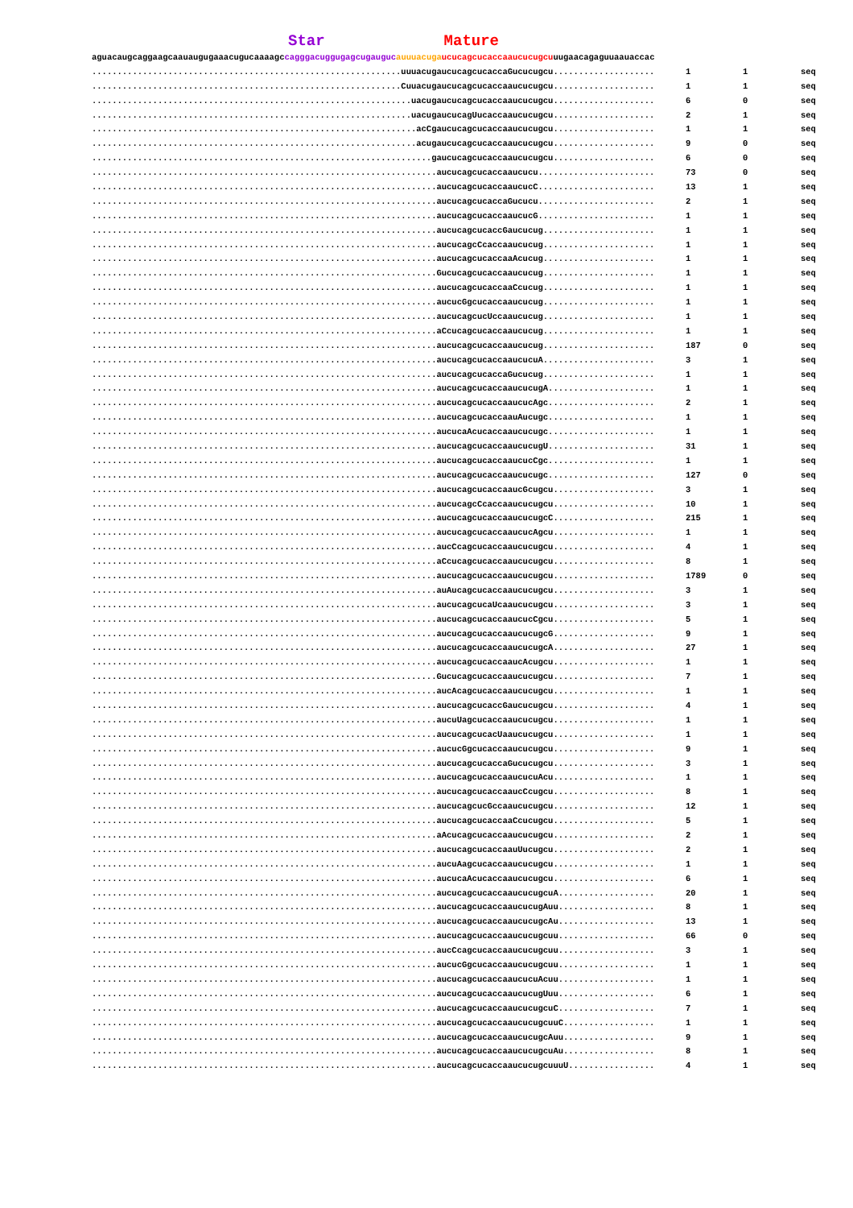Star Mature
| aguacaugcaggaagcaauaugugaaacugucaaaagc cagggacuggugagcugauguc auuuacuga ucucagcucaccaaucucugcu uugaacagaguuaauaccac | | | |
| .............................................................uuuacugaucucagcucaccaGucucugcu.................... | 1 | 1 | seq |
| .............................................................Cuuacugaucucagcucaccaaucucugcu.................... | 1 | 1 | seq |
| ...............................................................uacugaucucagcucaccaaucucugcu.................... | 6 | 0 | seq |
| ...............................................................uacugaucucagUucaccaaucucugcu.................... | 2 | 1 | seq |
| ................................................................acCgaucucagcucaccaaucucugcu.................... | 1 | 1 | seq |
| ................................................................acugaucucagcucaccaaucucugcu.................... | 9 | 0 | seq |
| ...................................................................gaucucagcucaccaaucucugcu.................... | 6 | 0 | seq |
| ....................................................................aucucagcucaccaaucucu....................... | 73 | 0 | seq |
| ....................................................................aucucagcucaccaaucucC....................... | 13 | 1 | seq |
| ....................................................................aucucagcucaccaGucucu....................... | 2 | 1 | seq |
| ....................................................................aucucagcucaccaaucucG....................... | 1 | 1 | seq |
| ....................................................................aucucagcucaccGaucucug...................... | 1 | 1 | seq |
| ....................................................................aucucagcCcaccaaucucug...................... | 1 | 1 | seq |
| ....................................................................aucucagcucaccaaAcucug...................... | 1 | 1 | seq |
| ....................................................................Gucucagcucaccaaucucug...................... | 1 | 1 | seq |
| ....................................................................aucucagcucaccaaCcucug...................... | 1 | 1 | seq |
| ....................................................................aucucGgcucaccaaucucug...................... | 1 | 1 | seq |
| ....................................................................aucucagcucUccaaucucug...................... | 1 | 1 | seq |
| ....................................................................aCcucagcucaccaaucucug...................... | 1 | 1 | seq |
| ....................................................................aucucagcucaccaaucucug...................... | 187 | 0 | seq |
| ....................................................................aucucagcucaccaaucucuA...................... | 3 | 1 | seq |
| ....................................................................aucucagcucaccaGucucug...................... | 1 | 1 | seq |
| ....................................................................aucucagcucaccaaucucugA..................... | 1 | 1 | seq |
| ....................................................................aucucagcucaccaaucucAgc..................... | 2 | 1 | seq |
| ....................................................................aucucagcucaccaauAucugc..................... | 1 | 1 | seq |
| ....................................................................aucucaAcucaccaaucucugc..................... | 1 | 1 | seq |
| ....................................................................aucucagcucaccaaucucugU..................... | 31 | 1 | seq |
| ....................................................................aucucagcucaccaaucucCgc..................... | 1 | 1 | seq |
| ....................................................................aucucagcucaccaaucucugc..................... | 127 | 0 | seq |
| ....................................................................aucucagcucaccaaucGcugcu.................... | 3 | 1 | seq |
| ....................................................................aucucagcCcaccaaucucugcu.................... | 10 | 1 | seq |
| ....................................................................aucucagcucaccaaucucugcC.................... | 215 | 1 | seq |
| ....................................................................aucucagcucaccaaucucAgcu.................... | 1 | 1 | seq |
| ....................................................................aucCcagcucaccaaucucugcu.................... | 4 | 1 | seq |
| ....................................................................aCcucagcucaccaaucucugcu.................... | 8 | 1 | seq |
| ....................................................................aucucagcucaccaaucucugcu.................... | 1789 | 0 | seq |
| ....................................................................auAucagcucaccaaucucugcu.................... | 3 | 1 | seq |
| ....................................................................aucucagcucaUcaaucucugcu.................... | 3 | 1 | seq |
| ....................................................................aucucagcucaccaaucucCgcu.................... | 5 | 1 | seq |
| ....................................................................aucucagcucaccaaucucugcG.................... | 9 | 1 | seq |
| ....................................................................aucucagcucaccaaucucugcA.................... | 27 | 1 | seq |
| ....................................................................aucucagcucaccaaucAcugcu.................... | 1 | 1 | seq |
| ....................................................................Gucucagcucaccaaucucugcu.................... | 7 | 1 | seq |
| ....................................................................aucAcagcucaccaaucucugcu.................... | 1 | 1 | seq |
| ....................................................................aucucagcucaccGaucucugcu.................... | 4 | 1 | seq |
| ....................................................................aucuUagcucaccaaucucugcu.................... | 1 | 1 | seq |
| ....................................................................aucucagcucacUaaucucugcu.................... | 1 | 1 | seq |
| ....................................................................aucucGgcucaccaaucucugcu.................... | 9 | 1 | seq |
| ....................................................................aucucagcucaccaGucucugcu.................... | 3 | 1 | seq |
| ....................................................................aucucagcucaccaaucucuAcu.................... | 1 | 1 | seq |
| ....................................................................aucucagcucaccaaucCcugcu.................... | 8 | 1 | seq |
| ....................................................................aucucagcucGccaaucucugcu.................... | 12 | 1 | seq |
| ....................................................................aucucagcucaccaaCcucugcu.................... | 5 | 1 | seq |
| ....................................................................aAcucagcucaccaaucucugcu.................... | 2 | 1 | seq |
| ....................................................................aucucagcucaccaauUucugcu.................... | 2 | 1 | seq |
| ....................................................................aucuAagcucaccaaucucugcu.................... | 1 | 1 | seq |
| ....................................................................aucucaAcucaccaaucucugcu.................... | 6 | 1 | seq |
| ....................................................................aucucagcucaccaaucucugcuA................... | 20 | 1 | seq |
| ....................................................................aucucagcucaccaaucucugAuu................... | 8 | 1 | seq |
| ....................................................................aucucagcucaccaaucucugcAu................... | 13 | 1 | seq |
| ....................................................................aucucagcucaccaaucucugcuu................... | 66 | 0 | seq |
| ....................................................................aucCcagcucaccaaucucugcuu................... | 3 | 1 | seq |
| ....................................................................aucucGgcucaccaaucucugcuu................... | 1 | 1 | seq |
| ....................................................................aucucagcucaccaaucucuAcuu................... | 1 | 1 | seq |
| ....................................................................aucucagcucaccaaucucugUuu................... | 6 | 1 | seq |
| ....................................................................aucucagcucaccaaucucugcuC................... | 7 | 1 | seq |
| ....................................................................aucucagcucaccaaucucugcuuC.................. | 1 | 1 | seq |
| ....................................................................aucucagcucaccaaucucugcAuu.................. | 9 | 1 | seq |
| ....................................................................aucucagcucaccaaucucugcuAu.................. | 8 | 1 | seq |
| ....................................................................aucucagcucaccaaucucugcuuuU................. | 4 | 1 | seq |